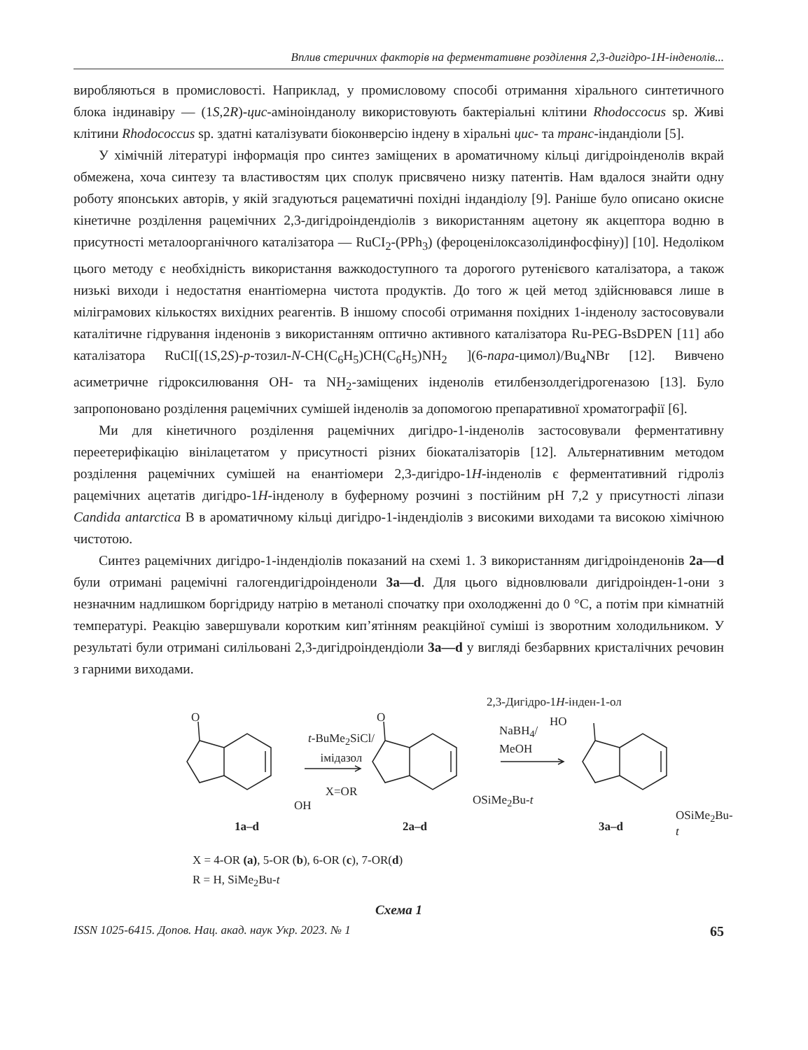Вплив стеричних факторів на ферментативне розділення 2,3-дигідро-1Н-інденолів...
виробляються в промисловості. Наприклад, у промисловому способі отримання хірального синтетичного блока індинавіру — (1S,2R)-цис-аміноінданолу використовують бактеріальні клітини Rhodoccocus sp. Живі клітини Rhodococcus sp. здатні каталізувати біоконверсію індену в хіральні цис- та транс-індандіоли [5].
У хімічній літературі інформація про синтез заміщених в ароматичному кільці дигідроінденолів вкрай обмежена, хоча синтезу та властивостям цих сполук присвячено низку патентів. Нам вдалося знайти одну роботу японських авторів, у якій згадуються рацематичні похідні індандіолу [9]. Раніше було описано окисне кінетичне розділення рацемічних 2,3-дигідроіндендіолів з використанням ацетону як акцептора водню в присутності металоорганічного каталізатора — RuCI<sub>2</sub>-(PPh<sub>3</sub>) (фероценілоксазолідинфосфіну)] [10]. Недоліком цього методу є необхідність використання важкодоступного та дорогого рутенієвого каталізатора, а також низькі виходи і недостатня енантіомерна чистота продуктів. До того ж цей метод здійснювався лише в міліграмових кількостях вихідних реагентів. В іншому способі отримання похідних 1-інденолу застосовували каталітичне гідрування інденонів з використанням оптично активного каталізатора Ru-PEG-BsDPEN [11] або каталізатора RuCI[(1S,2S)-p-тозил-N-CH(C<sub>6</sub>H<sub>5</sub>)CH(C<sub>6</sub>H<sub>5</sub>)NH<sub>2</sub> ](6-пара-цимол)/Bu<sub>4</sub>NBr [12]. Вивчено асиметричне гідроксилювання OH- та NH<sub>2</sub>-заміщених інденолів етилбензолдегідрогеназою [13]. Було запропоновано розділення рацемічних сумішей інденолів за допомогою препаративної хроматографії [6].
Ми для кінетичного розділення рацемічних дигідро-1-інденолів застосовували ферментативну переетерифікацію вінілацетатом у присутності різних біокаталізаторів [12]. Альтернативним методом розділення рацемічних сумішей на енантіомери 2,3-дигідро-1H-інденолів є ферментативний гідроліз рацемічних ацетатів дигідро-1H-інденолу в буферному розчині з постійним pH 7,2 у присутності ліпази Candida antarctica B в ароматичному кільці дигідро-1-індендіолів з високими виходами та високою хімічною чистотою.
Синтез рацемічних дигідро-1-індендіолів показаний на схемі 1. З використанням дигідроінденонів 2a—d були отримані рацемічні галогендигідроінденоли 3a—d. Для цього відновлювали дигідроінден-1-они з незначним надлишком боргідриду натрію в метанолі спочатку при охолодженні до 0 °C, а потім при кімнатній температурі. Реакцію завершували коротким кип’ятінням реакційної суміші із зворотним холодильником. У результаті були отримані силільовані 2,3-дигідроіндендіоли 3a—d у вигляді безбарвних кристалічних речовин з гарними виходами.
2,3-Дигідро-1H-інден-1-ол
O
t-BuMe<sub>2</sub>SiCl/
імідазол
X=OR
O
NaBH<sub>4</sub>/
MeOH
HO
OH OSiMe<sub>2</sub>Bu-t
OSiMe<sub>2</sub>Bu-t
1a–d 2a–d 3a–d
X = 4-OR (a), 5-OR (b), 6-OR (c), 7-OR(d)
R = H, SiMe<sub>2</sub>Bu-t
Схема 1
ISSN 1025-6415. Допов. Нац. акад. наук Укр. 2023. № 1 65